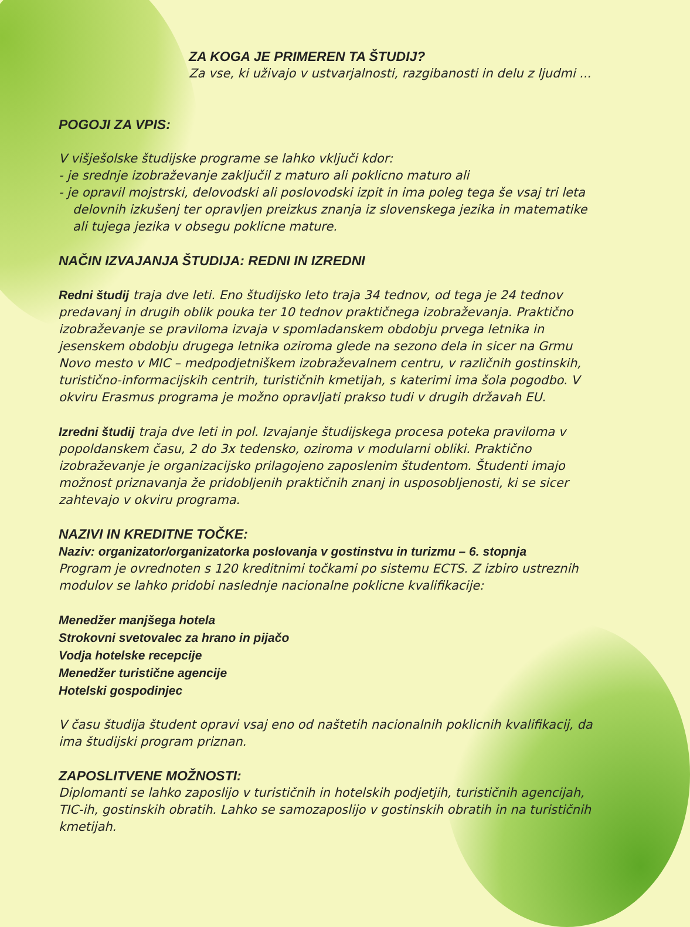ZA KOGA JE PRIMEREN TA ŠTUDIJ?
Za vse, ki uživajo v ustvarjalnosti, razgibanosti in delu z ljudmi ...
POGOJI ZA VPIS:
V višješolske študijske programe se lahko vključi kdor:
- je srednje izobraževanje zaključil z maturo ali poklicno maturo ali
- je opravil mojstrski, delovodski ali poslovodski izpit in ima poleg tega še vsaj tri leta delovnih izkušenj ter opravljen preizkus znanja iz slovenskega jezika in matematike ali tujega jezika v obsegu poklicne mature.
NAČIN IZVAJANJA ŠTUDIJA: REDNI IN IZREDNI
Redni študij traja dve leti. Eno študijsko leto traja 34 tednov, od tega je 24 tednov predavanj in drugih oblik pouka ter 10 tednov praktičnega izobraževanja. Praktično izobraževanje se praviloma izvaja v spomladanskem obdobju prvega letnika in jesenskem obdobju drugega letnika oziroma glede na sezono dela in sicer na Grmu Novo mesto v MIC – medpodjetniškem izobraževalnem centru, v različnih gostinskih, turistično-informacijskih centrih, turističnih kmetijah, s katerimi ima šola pogodbo. V okviru Erasmus programa je možno opravljati prakso tudi v drugih državah EU.
Izredni študij traja dve leti in pol. Izvajanje študijskega procesa poteka praviloma v popoldanskem času, 2 do 3x tedensko, oziroma v modularni obliki. Praktično izobraževanje je organizacijsko prilagojeno zaposlenim študentom. Študenti imajo možnost priznavanja že pridobljenih praktičnih znanj in usposobljenosti, ki se sicer zahtevajo v okviru programa.
NAZIVI IN KREDITNE TOČKE:
Naziv: organizator/organizatorka poslovanja v gostinstvu in turizmu – 6. stopnja
Program je ovrednoten s 120 kreditnimi točkami po sistemu ECTS. Z izbiro ustreznih modulov se lahko pridobi naslednje nacionalne poklicne kvalifikacije:
Menedžer manjšega hotela
Strokovni svetovalec za hrano in pijačo
Vodja hotelske recepcije
Menedžer turistične agencije
Hotelski gospodinjec
V času študija študent opravi vsaj eno od naštetih nacionalnih poklicnih kvalifikacij, da ima študijski program priznan.
ZAPOSLITVENE MOŽNOSTI:
Diplomanti se lahko zaposlijo v turističnih in hotelskih podjetjih, turističnih agencijah, TIC-ih, gostinskih obratih. Lahko se samozaposlijo v gostinskih obratih in na turističnih kmetijah.